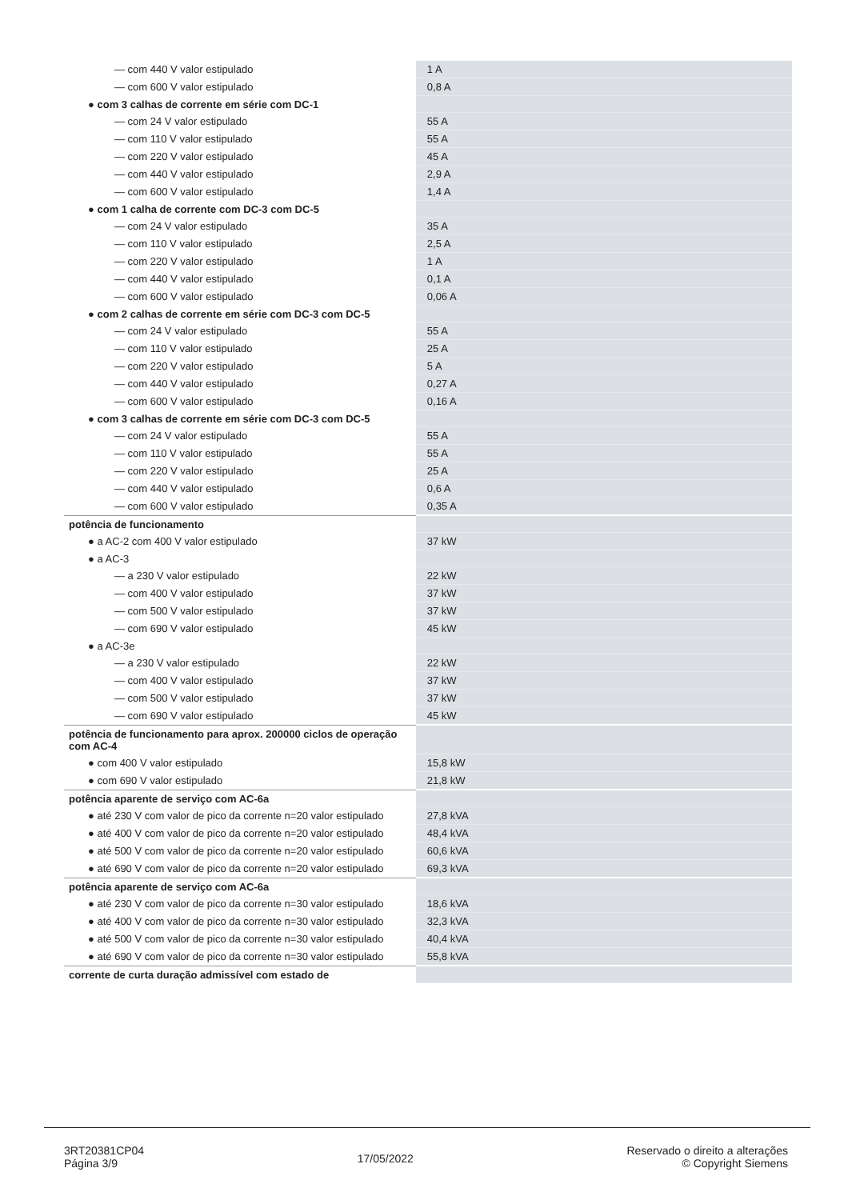| — com 440 V valor estipulado | 1 A |
| — com 600 V valor estipulado | 0,8 A |
| ● com 3 calhas de corrente em série com DC-1 | |
| — com 24 V valor estipulado | 55 A |
| — com 110 V valor estipulado | 55 A |
| — com 220 V valor estipulado | 45 A |
| — com 440 V valor estipulado | 2,9 A |
| — com 600 V valor estipulado | 1,4 A |
| ● com 1 calha de corrente com DC-3 com DC-5 | |
| — com 24 V valor estipulado | 35 A |
| — com 110 V valor estipulado | 2,5 A |
| — com 220 V valor estipulado | 1 A |
| — com 440 V valor estipulado | 0,1 A |
| — com 600 V valor estipulado | 0,06 A |
| ● com 2 calhas de corrente em série com DC-3 com DC-5 | |
| — com 24 V valor estipulado | 55 A |
| — com 110 V valor estipulado | 25 A |
| — com 220 V valor estipulado | 5 A |
| — com 440 V valor estipulado | 0,27 A |
| — com 600 V valor estipulado | 0,16 A |
| ● com 3 calhas de corrente em série com DC-3 com DC-5 | |
| — com 24 V valor estipulado | 55 A |
| — com 110 V valor estipulado | 55 A |
| — com 220 V valor estipulado | 25 A |
| — com 440 V valor estipulado | 0,6 A |
| — com 600 V valor estipulado | 0,35 A |
| potência de funcionamento | |
| ● a AC-2 com 400 V valor estipulado | 37 kW |
| ● a AC-3 | |
| — a 230 V valor estipulado | 22 kW |
| — com 400 V valor estipulado | 37 kW |
| — com 500 V valor estipulado | 37 kW |
| — com 690 V valor estipulado | 45 kW |
| ● a AC-3e | |
| — a 230 V valor estipulado | 22 kW |
| — com 400 V valor estipulado | 37 kW |
| — com 500 V valor estipulado | 37 kW |
| — com 690 V valor estipulado | 45 kW |
| potência de funcionamento para aprox. 200000 ciclos de operação com AC-4 | |
| ● com 400 V valor estipulado | 15,8 kW |
| ● com 690 V valor estipulado | 21,8 kW |
| potência aparente de serviço com AC-6a | |
| ● até 230 V com valor de pico da corrente n=20 valor estipulado | 27,8 kVA |
| ● até 400 V com valor de pico da corrente n=20 valor estipulado | 48,4 kVA |
| ● até 500 V com valor de pico da corrente n=20 valor estipulado | 60,6 kVA |
| ● até 690 V com valor de pico da corrente n=20 valor estipulado | 69,3 kVA |
| potência aparente de serviço com AC-6a | |
| ● até 230 V com valor de pico da corrente n=30 valor estipulado | 18,6 kVA |
| ● até 400 V com valor de pico da corrente n=30 valor estipulado | 32,3 kVA |
| ● até 500 V com valor de pico da corrente n=30 valor estipulado | 40,4 kVA |
| ● até 690 V com valor de pico da corrente n=30 valor estipulado | 55,8 kVA |
| corrente de curta duração admissível com estado de | |
3RT20381CP04
Página 3/9
17/05/2022
Reservado o direito a alterações
© Copyright Siemens